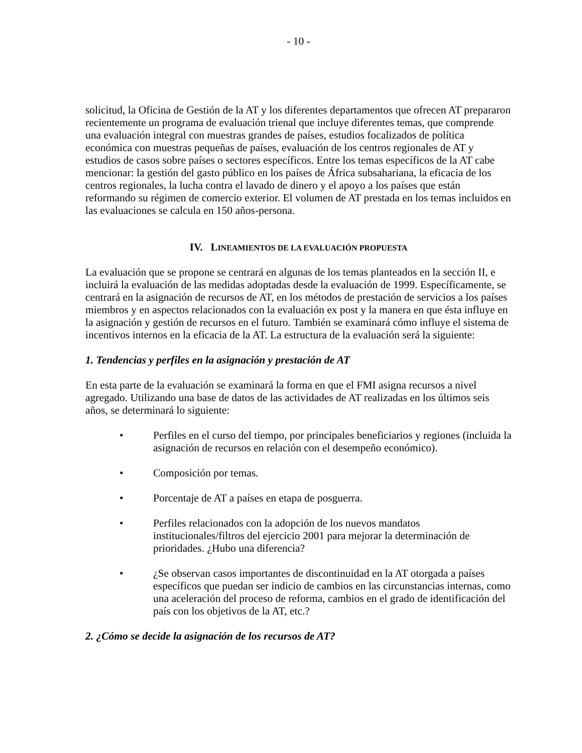- 10 -
solicitud, la Oficina de Gestión de la AT y los diferentes departamentos que ofrecen AT prepararon recientemente un programa de evaluación trienal que incluye diferentes temas, que comprende una evaluación integral con muestras grandes de países, estudios focalizados de política económica con muestras pequeñas de países, evaluación de los centros regionales de AT y estudios de casos sobre países o sectores específicos. Entre los temas específicos de la AT cabe mencionar: la gestión del gasto público en los países de África subsahariana, la eficacia de los centros regionales, la lucha contra el lavado de dinero y el apoyo a los países que están reformando su régimen de comercio exterior. El volumen de AT prestada en los temas incluidos en las evaluaciones se calcula en 150 años-persona.
IV. LINEAMIENTOS DE LA EVALUACIÓN PROPUESTA
La evaluación que se propone se centrará en algunas de los temas planteados en la sección II, e incluirá la evaluación de las medidas adoptadas desde la evaluación de 1999. Específicamente, se centrará en la asignación de recursos de AT, en los métodos de prestación de servicios a los países miembros y en aspectos relacionados con la evaluación ex post y la manera en que ésta influye en la asignación y gestión de recursos en el futuro. También se examinará cómo influye el sistema de incentivos internos en la eficacia de la AT. La estructura de la evaluación será la siguiente:
1. Tendencias y perfiles en la asignación y prestación de AT
En esta parte de la evaluación se examinará la forma en que el FMI asigna recursos a nivel agregado. Utilizando una base de datos de las actividades de AT realizadas en los últimos seis años, se determinará lo siguiente:
• Perfiles en el curso del tiempo, por principales beneficiarios y regiones (incluida la asignación de recursos en relación con el desempeño económico).
• Composición por temas.
• Porcentaje de AT a países en etapa de posguerra.
• Perfiles relacionados con la adopción de los nuevos mandatos institucionales/filtros del ejercicio 2001 para mejorar la determinación de prioridades. ¿Hubo una diferencia?
• ¿Se observan casos importantes de discontinuidad en la AT otorgada a países específicos que puedan ser indicio de cambios en las circunstancias internas, como una aceleración del proceso de reforma, cambios en el grado de identificación del país con los objetivos de la AT, etc.?
2. ¿Cómo se decide la asignación de los recursos de AT?